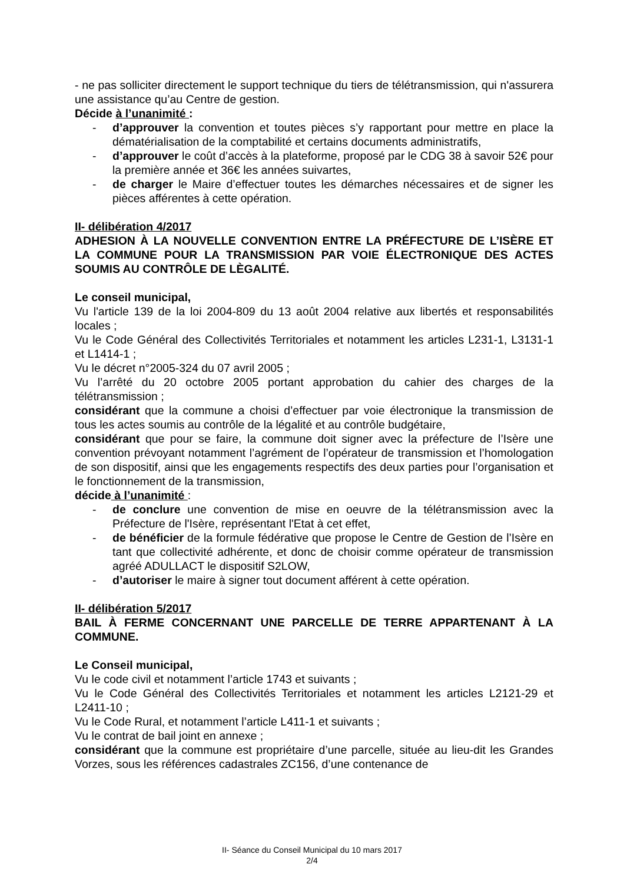- ne pas solliciter directement le support technique du tiers de télétransmission, qui n'assurera une assistance qu’au Centre de gestion.
Décide à l’unanimité :
- d’approuver la convention et toutes pièces s’y rapportant pour mettre en place la dématérialisation de la comptabilité et certains documents administratifs,
- d’approuver le coût d’accès à la plateforme, proposé par le CDG 38 à savoir 52€ pour la première année et 36€ les années suivartes,
- de charger le Maire d’effectuer toutes les démarches nécessaires et de signer les pièces afférentes à cette opération.
II- délibération 4/2017
ADHESION À LA NOUVELLE CONVENTION ENTRE LA PRÉFECTURE DE L’ISÈRE ET LA COMMUNE POUR LA TRANSMISSION PAR VOIE ÉLECTRONIQUE DES ACTES SOUMIS AU CONTRÔLE DE LÈGALITÉ.
Le conseil municipal,
Vu l'article 139 de la loi 2004-809 du 13 août 2004 relative aux libertés et responsabilités locales ;
Vu le Code Général des Collectivités Territoriales et notamment les articles L231-1, L3131-1 et L1414-1 ;
Vu le décret n°2005-324 du 07 avril 2005 ;
Vu l’arrêté du 20 octobre 2005 portant approbation du cahier des charges de la télétransmission ;
considérant que la commune a choisi d’effectuer par voie électronique la transmission de tous les actes soumis au contrôle de la légalité et au contrôle budgétaire,
considérant que pour se faire, la commune doit signer avec la préfecture de l’Isère une convention prévoyant notamment l’agrément de l’opérateur de transmission et l’homologation de son dispositif, ainsi que les engagements respectifs des deux parties pour l’organisation et le fonctionnement de la transmission,
décide à l’unanimité :
- de conclure une convention de mise en oeuvre de la télétransmission avec la Préfecture de l'Isère, représentant l'Etat à cet effet,
- de bénéficier de la formule fédérative que propose le Centre de Gestion de l’Isère en tant que collectivité adhérente, et donc de choisir comme opérateur de transmission agréé ADULLACT le dispositif S2LOW,
- d’autoriser le maire à signer tout document afférent à cette opération.
II- délibération 5/2017
BAIL À FERME CONCERNANT UNE PARCELLE DE TERRE APPARTENANT À LA COMMUNE.
Le Conseil municipal,
Vu le code civil et notamment l’article 1743 et suivants ;
Vu le Code Général des Collectivités Territoriales et notamment les articles L2121-29 et L2411-10 ;
Vu le Code Rural, et notamment l’article L411-1 et suivants ;
Vu le contrat de bail joint en annexe ;
considérant que la commune est propriétaire d’une parcelle, située au lieu-dit les Grandes Vorzes, sous les références cadastrales ZC156, d’une contenance de
II- Séance du Conseil Municipal du 10 mars 2017
2/4